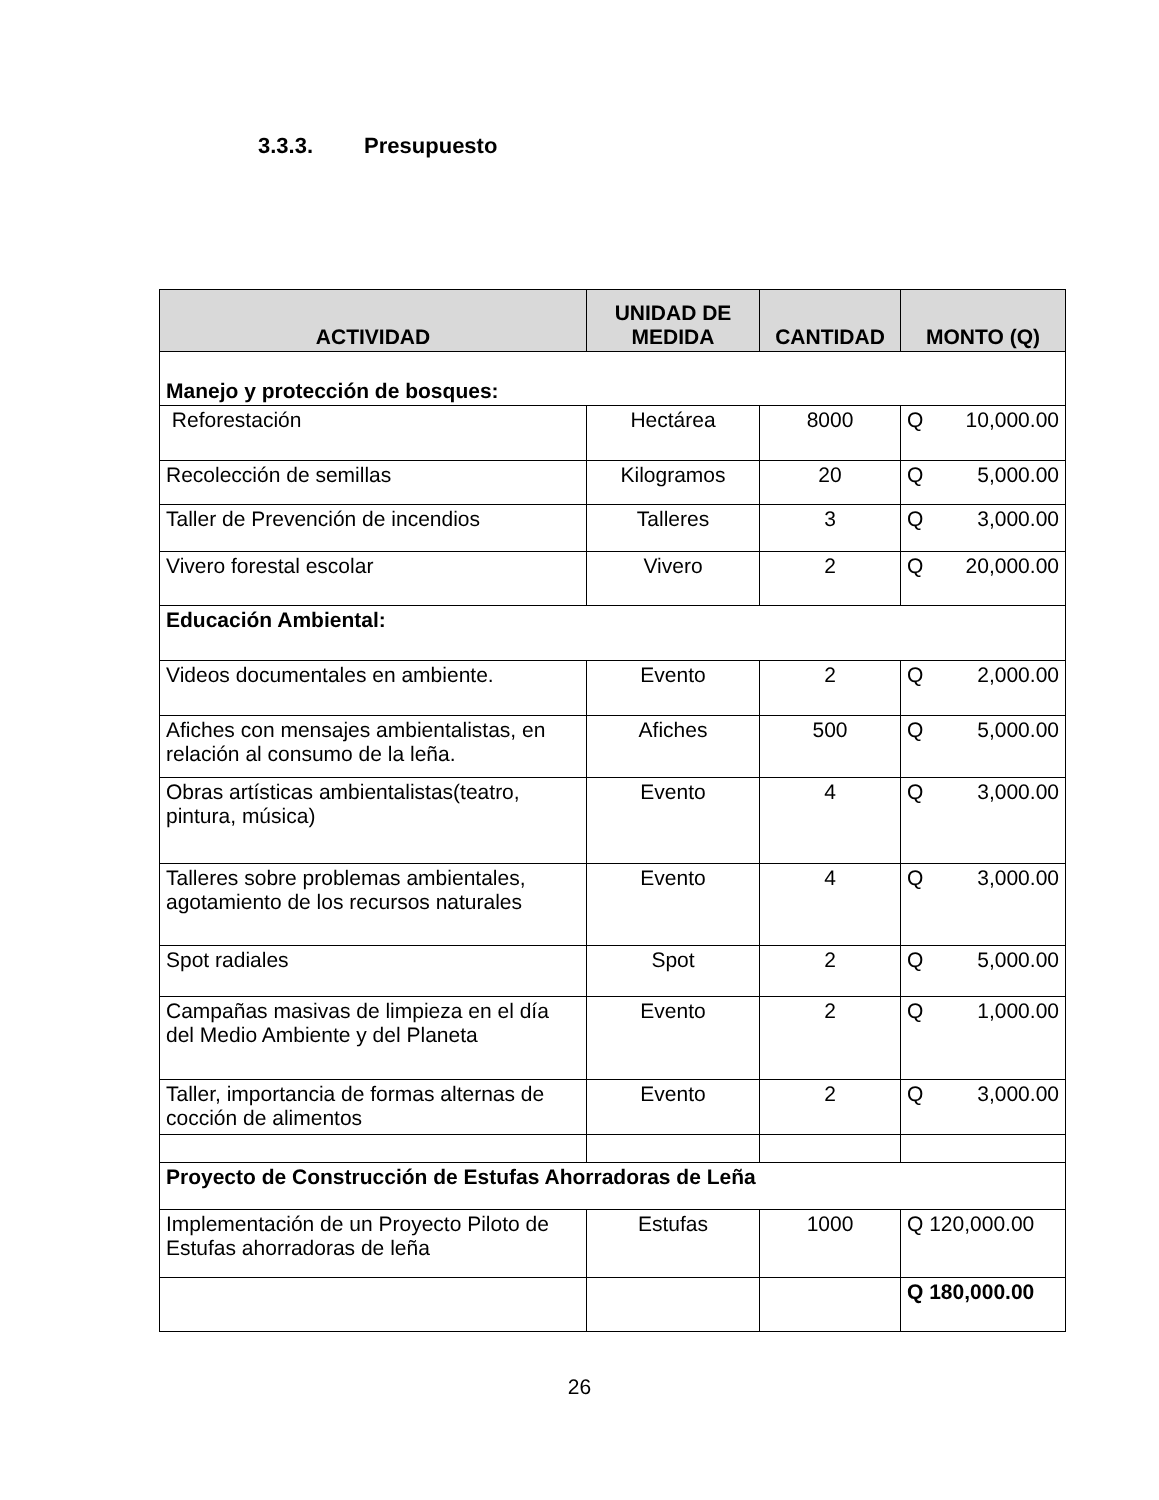3.3.3. Presupuesto
| ACTIVIDAD | UNIDAD DE MEDIDA | CANTIDAD | MONTO (Q) |
| --- | --- | --- | --- |
| Manejo y protección de bosques: | | | |
| Reforestación | Hectárea | 8000 | Q 10,000.00 |
| Recolección de semillas | Kilogramos | 20 | Q 5,000.00 |
| Taller de Prevención de incendios | Talleres | 3 | Q 3,000.00 |
| Vivero forestal escolar | Vivero | 2 | Q 20,000.00 |
| Educación Ambiental: | | | |
| Videos documentales en ambiente. | Evento | 2 | Q 2,000.00 |
| Afiches con mensajes ambientalistas, en relación al consumo de la leña. | Afiches | 500 | Q 5,000.00 |
| Obras artísticas ambientalistas(teatro, pintura, música) | Evento | 4 | Q 3,000.00 |
| Talleres sobre problemas ambientales, agotamiento de los recursos naturales | Evento | 4 | Q 3,000.00 |
| Spot radiales | Spot | 2 | Q 5,000.00 |
| Campañas masivas de limpieza en el día del Medio Ambiente y del Planeta | Evento | 2 | Q 1,000.00 |
| Taller, importancia de formas alternas de cocción de alimentos | Evento | 2 | Q 3,000.00 |
| Proyecto de Construcción de Estufas Ahorradoras de Leña | | | |
| Implementación de un Proyecto Piloto de Estufas ahorradoras de leña | Estufas | 1000 | Q 120,000.00 |
| | | | Q 180,000.00 |
26